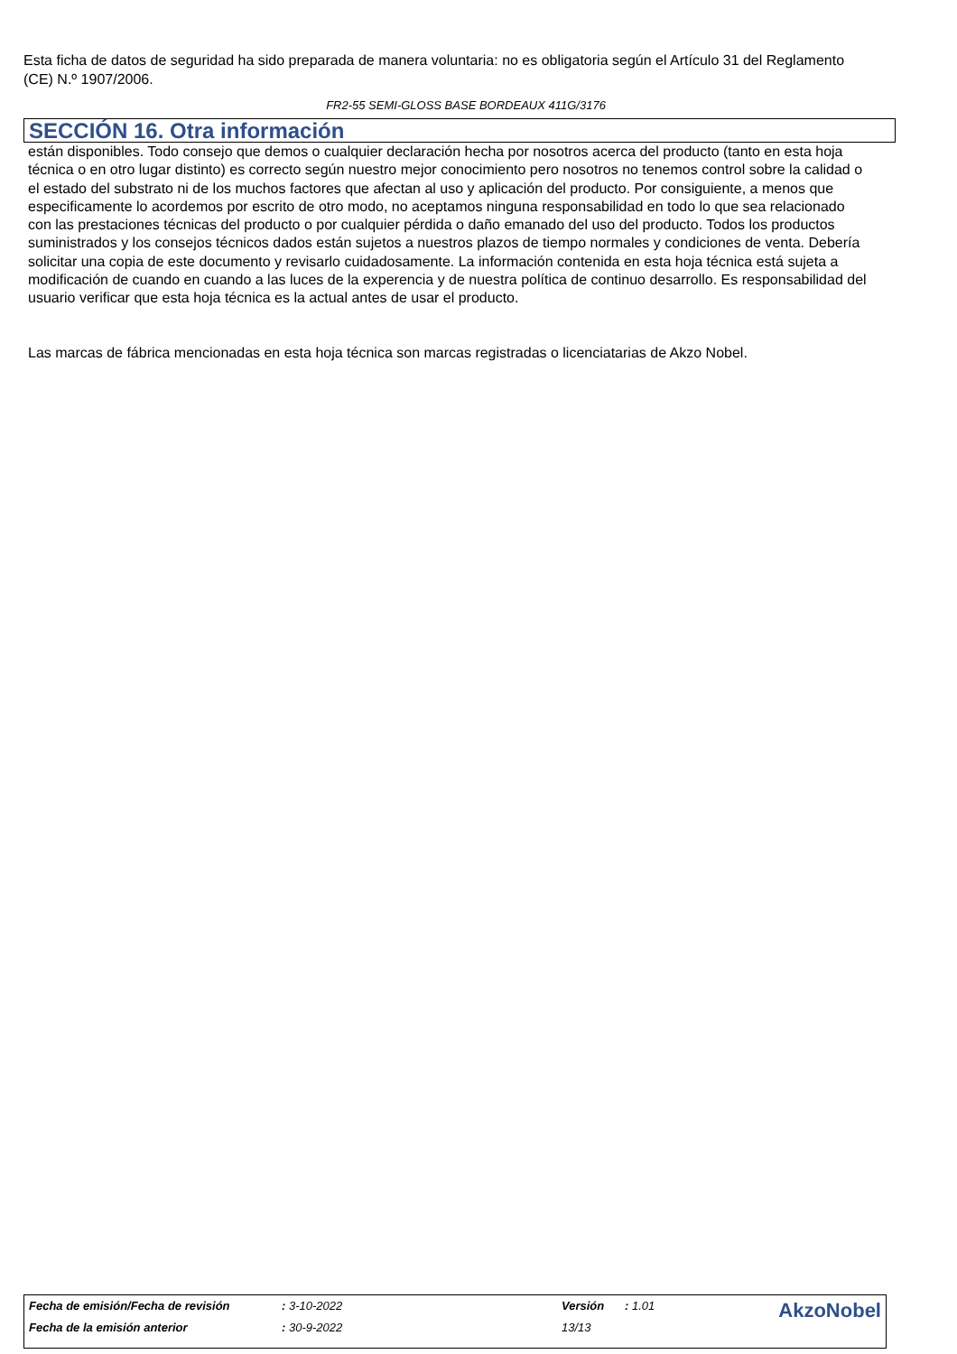Esta ficha de datos de seguridad ha sido preparada de manera voluntaria: no es obligatoria según el Artículo 31 del Reglamento (CE) N.º 1907/2006.
FR2-55 SEMI-GLOSS BASE BORDEAUX 411G/3176
SECCIÓN 16. Otra información
están disponibles. Todo consejo que demos o cualquier declaración hecha por nosotros acerca del producto (tanto en esta hoja técnica o en otro lugar distinto) es correcto según nuestro mejor conocimiento pero nosotros no tenemos control sobre la calidad o el estado del substrato ni de los muchos factores que afectan al uso y aplicación del producto. Por consiguiente, a menos que especificamente lo acordemos por escrito de otro modo, no aceptamos ninguna responsabilidad en todo lo que sea relacionado con las prestaciones técnicas del producto o por cualquier pérdida o daño emanado del uso del producto. Todos los productos suministrados y los consejos técnicos dados están sujetos a nuestros plazos de tiempo normales y condiciones de venta. Debería solicitar una copia de este documento y revisarlo cuidadosamente. La información contenida en esta hoja técnica está sujeta a modificación de cuando en cuando a las luces de la experencia y de nuestra política de continuo desarrollo. Es responsabilidad del usuario verificar que esta hoja técnica es la actual antes de usar el producto.
Las marcas de fábrica mencionadas en esta hoja técnica son marcas registradas o licenciatarias de Akzo Nobel.
| Fecha de emisión/Fecha de revisión | : 3-10-2022 | Versión | : 1.01 | AkzoNobel |
| Fecha de la emisión anterior | : 30-9-2022 | 13/13 | | |